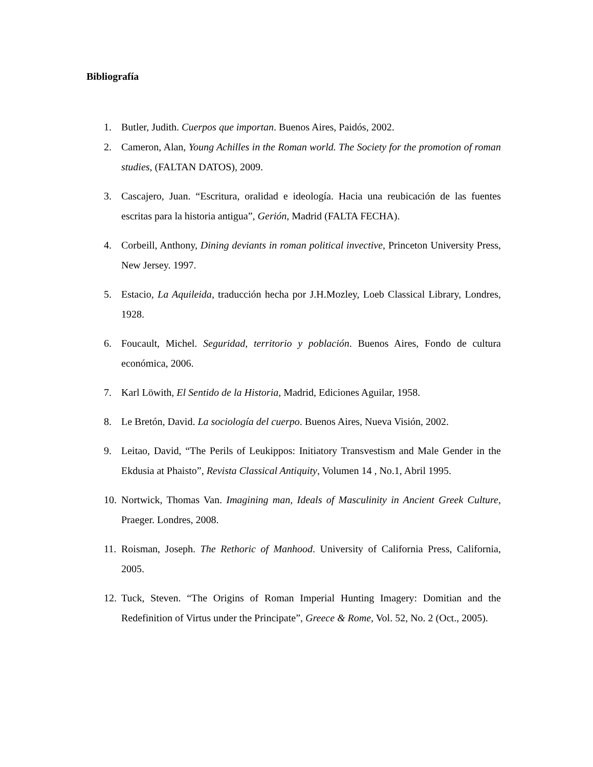Bibliografía
1. Butler, Judith. Cuerpos que importan. Buenos Aires, Paidós, 2002.
2. Cameron, Alan, Young Achilles in the Roman world. The Society for the promotion of roman studies, (FALTAN DATOS), 2009.
3. Cascajero, Juan. “Escritura, oralidad e ideología. Hacia una reubicación de las fuentes escritas para la historia antigua”, Gerión, Madrid (FALTA FECHA).
4. Corbeill, Anthony, Dining deviants in roman political invective, Princeton University Press, New Jersey. 1997.
5. Estacio, La Aquileida, traducción hecha por J.H.Mozley, Loeb Classical Library, Londres, 1928.
6. Foucault, Michel. Seguridad, territorio y población. Buenos Aires, Fondo de cultura económica, 2006.
7. Karl Löwith, El Sentido de la Historia, Madrid, Ediciones Aguilar, 1958.
8. Le Bretón, David. La sociología del cuerpo. Buenos Aires, Nueva Visión, 2002.
9. Leitao, David, “The Perils of Leukippos: Initiatory Transvestism and Male Gender in the Ekdusia at Phaisto”, Revista Classical Antiquity, Volumen 14 , No.1, Abril 1995.
10. Nortwick, Thomas Van. Imagining man, Ideals of Masculinity in Ancient Greek Culture, Praeger. Londres, 2008.
11. Roisman, Joseph. The Rethoric of Manhood. University of California Press, California, 2005.
12. Tuck, Steven. “The Origins of Roman Imperial Hunting Imagery: Domitian and the Redefinition of Virtus under the Principate”, Greece & Rome, Vol. 52, No. 2 (Oct., 2005).